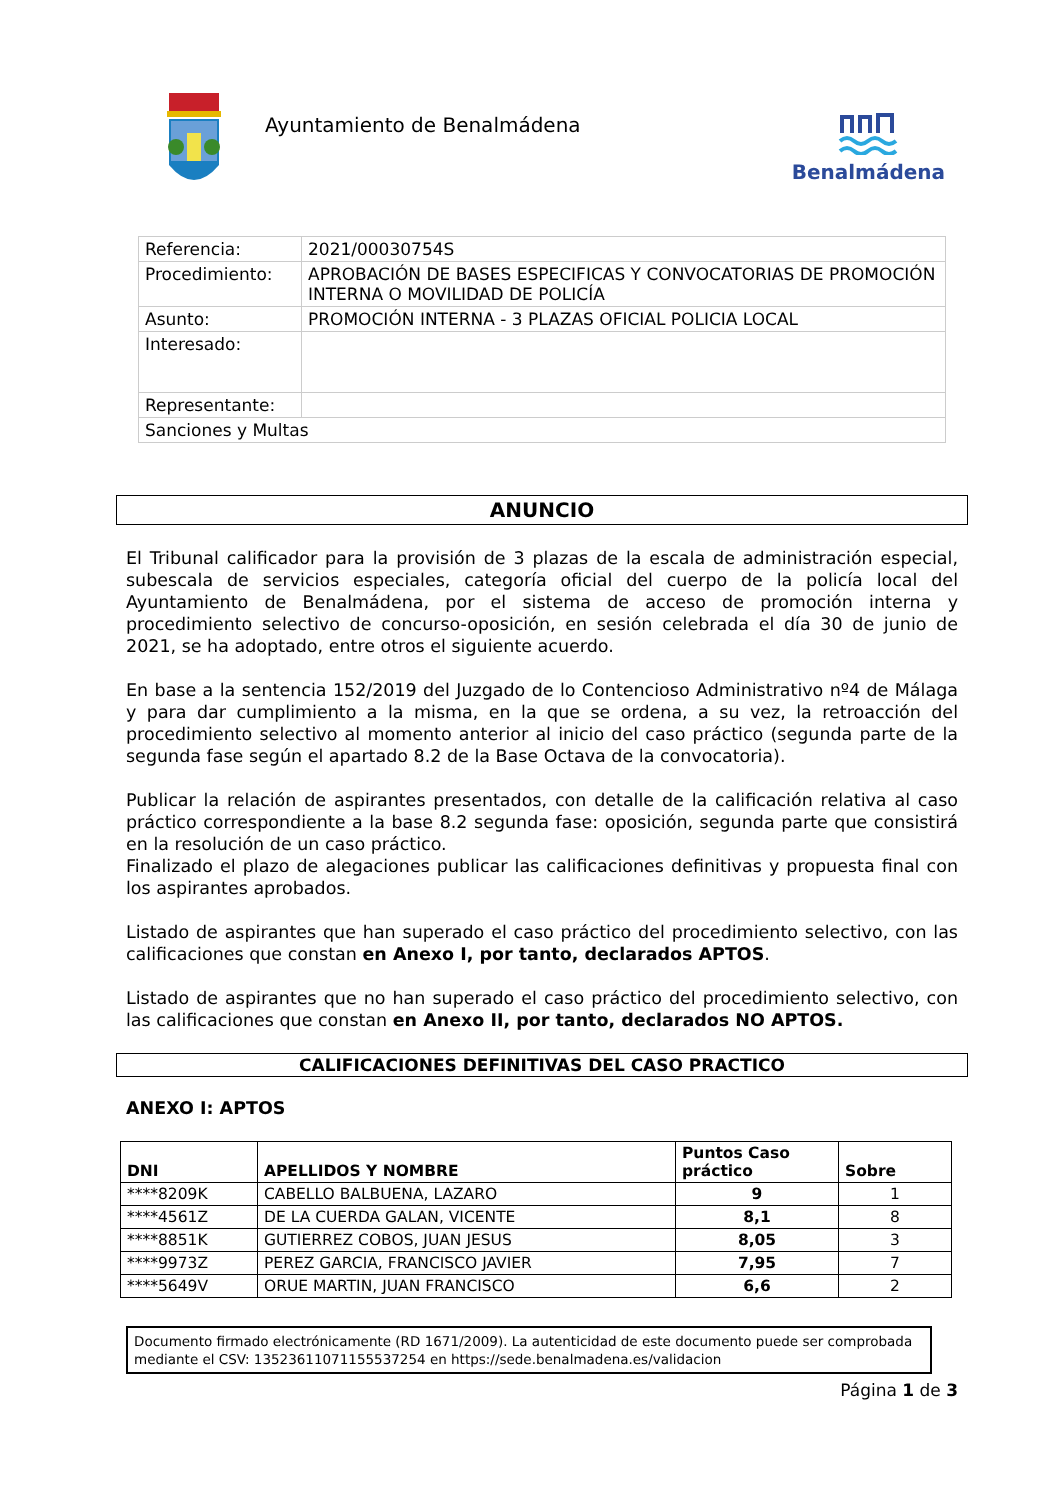Ayuntamiento de Benalmádena
Benalmádena
| Referencia: | 2021/00030754S |
| Procedimiento: | APROBACIÓN DE BASES ESPECIFICAS Y CONVOCATORIAS DE PROMOCIÓN INTERNA O MOVILIDAD DE POLICÍA |
| Asunto: | PROMOCIÓN INTERNA - 3 PLAZAS OFICIAL POLICIA LOCAL |
| Interesado: | |
| Representante: | |
| Sanciones y Multas | |
ANUNCIO
El Tribunal calificador para la provisión de 3 plazas de la escala de administración especial, subescala de servicios especiales, categoría oficial del cuerpo de la policía local del Ayuntamiento de Benalmádena, por el sistema de acceso de promoción interna y procedimiento selectivo de concurso-oposición, en sesión celebrada el día 30 de junio de 2021, se ha adoptado, entre otros el siguiente acuerdo.
En base a la sentencia 152/2019 del Juzgado de lo Contencioso Administrativo nº4 de Málaga y para dar cumplimiento a la misma, en la que se ordena, a su vez, la retroacción del procedimiento selectivo al momento anterior al inicio del caso práctico (segunda parte de la segunda fase según el apartado 8.2 de la Base Octava de la convocatoria).
Publicar la relación de aspirantes presentados, con detalle de la calificación relativa al caso práctico correspondiente a la base 8.2 segunda fase: oposición, segunda parte que consistirá en la resolución de un caso práctico.
Finalizado el plazo de alegaciones publicar las calificaciones definitivas y propuesta final con los aspirantes aprobados.
Listado de aspirantes que han superado el caso práctico del procedimiento selectivo, con las calificaciones que constan en Anexo I, por tanto, declarados APTOS.
Listado de aspirantes que no han superado el caso práctico del procedimiento selectivo, con las calificaciones que constan en Anexo II, por tanto, declarados NO APTOS.
CALIFICACIONES DEFINITIVAS DEL CASO PRACTICO
ANEXO I: APTOS
| DNI | APELLIDOS Y NOMBRE | Puntos Caso práctico | Sobre |
| --- | --- | --- | --- |
| ****8209K | CABELLO BALBUENA, LAZARO | 9 | 1 |
| ****4561Z | DE LA CUERDA GALAN, VICENTE | 8,1 | 8 |
| ****8851K | GUTIERREZ COBOS, JUAN JESUS | 8,05 | 3 |
| ****9973Z | PEREZ GARCIA, FRANCISCO JAVIER | 7,95 | 7 |
| ****5649V | ORUE MARTIN, JUAN FRANCISCO | 6,6 | 2 |
Documento firmado electrónicamente (RD 1671/2009). La autenticidad de este documento puede ser comprobada mediante el CSV: 13523611071155537254 en https://sede.benalmadena.es/validacion
Página 1 de 3